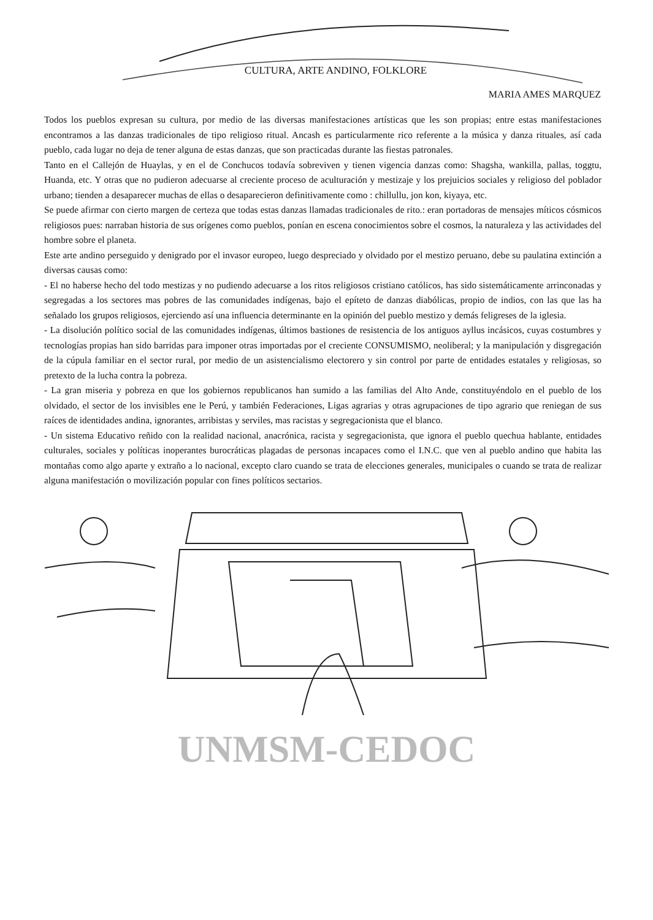CULTURA, ARTE ANDINO, FOLKLORE
MARIA AMES MARQUEZ
Todos los pueblos expresan su cultura, por medio de las diversas manifestaciones artísticas que les son propias; entre estas manifestaciones encontramos a las danzas tradicionales de tipo religioso ritual. Ancash es particularmente rico referente a la música y danza rituales, así cada pueblo, cada lugar no deja de tener alguna de estas danzas, que son practicadas durante las fiestas patronales.
Tanto en el Callejón de Huaylas, y en el de Conchucos todavía sobreviven y tienen vigencia danzas como: Shagsha, wankilla, pallas, toggtu, Huanda, etc. Y otras que no pudieron adecuarse al creciente proceso de aculturación y mestizaje y los prejuicios sociales y religioso del poblador urbano; tienden a desaparecer muchas de ellas o desaparecieron definitivamente como : chillullu, jon kon, kiyaya, etc.
Se puede afirmar con cierto margen de certeza que todas estas danzas llamadas tradicionales de rito.: eran portadoras de mensajes míticos cósmicos religiosos pues: narraban historia de sus orígenes como pueblos, ponían en escena conocimientos sobre el cosmos, la naturaleza y las actividades del hombre sobre el planeta.
Este arte andino perseguido y denigrado por el invasor europeo, luego despreciado y olvidado por el mestizo peruano, debe su paulatina extinción a diversas causas como:
- El no haberse hecho del todo mestizas y no pudiendo adecuarse a los ritos religiosos cristiano católicos, has sido sistemáticamente arrinconadas y segregadas a los sectores mas pobres de las comunidades indígenas, bajo el epíteto de danzas diabólicas, propio de indios, con las que las ha señalado los grupos religiosos, ejerciendo así una influencia determinante en la opinión del pueblo mestizo y demás feligreses de la iglesia.
- La disolución político social de las comunidades indígenas, últimos bastiones de resistencia de los antiguos ayllus incásicos, cuyas costumbres y tecnologías propias han sido barridas para imponer otras importadas por el creciente CONSUMISMO, neoliberal; y la manipulación y disgregación de la cúpula familiar en el sector rural, por medio de un asistencialismo electorero y sin control por parte de entidades estatales y religiosas, so pretexto de la lucha contra la pobreza.
- La gran miseria y pobreza en que los gobiernos republicanos han sumido a las familias del Alto Ande, constituyéndolo en el pueblo de los olvidado, el sector de los invisibles ene le Perú, y también Federaciones, Ligas agrarias y otras agrupaciones de tipo agrario que reniegan de sus raíces de identidades andina, ignorantes, arribistas y serviles, mas racistas y segregacionista que el blanco.
- Un sistema Educativo reñido con la realidad nacional, anacrónica, racista y segregacionista, que ignora el pueblo quechua hablante, entidades culturales, sociales y políticas inoperantes burocráticas plagadas de personas incapaces como el I.N.C. que ven al pueblo andino que habita las montañas como algo aparte y extraño a lo nacional, excepto claro cuando se trata de elecciones generales, municipales o cuando se trata de realizar alguna manifestación o movilización popular con fines políticos sectarios.
UNMSM-CEDOC